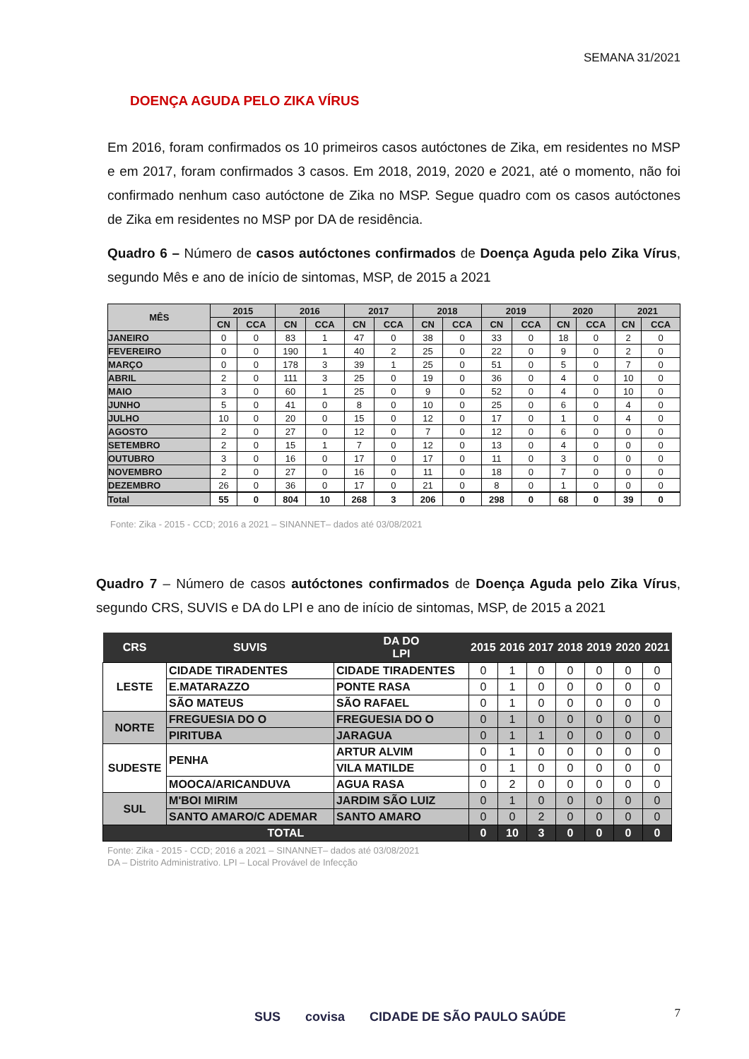SEMANA 31/2021
DOENÇA AGUDA PELO ZIKA VÍRUS
Em 2016, foram confirmados os 10 primeiros casos autóctones de Zika, em residentes no MSP e em 2017, foram confirmados 3 casos. Em 2018, 2019, 2020 e 2021, até o momento, não foi confirmado nenhum caso autóctone de Zika no MSP. Segue quadro com os casos autóctones de Zika em residentes no MSP por DA de residência.
Quadro 6 – Número de casos autóctones confirmados de Doença Aguda pelo Zika Vírus, segundo Mês e ano de início de sintomas, MSP, de 2015 a 2021
| MÊS | 2015 | | 2016 | | 2017 | | 2018 | | 2019 | | 2020 | | 2021 | |
| --- | --- | --- | --- | --- | --- | --- | --- | --- | --- | --- | --- | --- | --- | --- |
| | CN | CCA | CN | CCA | CN | CCA | CN | CCA | CN | CCA | CN | CCA | CN | CCA |
| JANEIRO | 0 | 0 | 83 | 1 | 47 | 0 | 38 | 0 | 33 | 0 | 18 | 0 | 2 | 0 |
| FEVEREIRO | 0 | 0 | 190 | 1 | 40 | 2 | 25 | 0 | 22 | 0 | 9 | 0 | 2 | 0 |
| MARÇO | 0 | 0 | 178 | 3 | 39 | 1 | 25 | 0 | 51 | 0 | 5 | 0 | 7 | 0 |
| ABRIL | 2 | 0 | 111 | 3 | 25 | 0 | 19 | 0 | 36 | 0 | 4 | 0 | 10 | 0 |
| MAIO | 3 | 0 | 60 | 1 | 25 | 0 | 9 | 0 | 52 | 0 | 4 | 0 | 10 | 0 |
| JUNHO | 5 | 0 | 41 | 0 | 8 | 0 | 10 | 0 | 25 | 0 | 6 | 0 | 4 | 0 |
| JULHO | 10 | 0 | 20 | 0 | 15 | 0 | 12 | 0 | 17 | 0 | 1 | 0 | 4 | 0 |
| AGOSTO | 2 | 0 | 27 | 0 | 12 | 0 | 7 | 0 | 12 | 0 | 6 | 0 | 0 | 0 |
| SETEMBRO | 2 | 0 | 15 | 1 | 7 | 0 | 12 | 0 | 13 | 0 | 4 | 0 | 0 | 0 |
| OUTUBRO | 3 | 0 | 16 | 0 | 17 | 0 | 17 | 0 | 11 | 0 | 3 | 0 | 0 | 0 |
| NOVEMBRO | 2 | 0 | 27 | 0 | 16 | 0 | 11 | 0 | 18 | 0 | 7 | 0 | 0 | 0 |
| DEZEMBRO | 26 | 0 | 36 | 0 | 17 | 0 | 21 | 0 | 8 | 0 | 1 | 0 | 0 | 0 |
| Total | 55 | 0 | 804 | 10 | 268 | 3 | 206 | 0 | 298 | 0 | 68 | 0 | 39 | 0 |
Fonte: Zika - 2015 - CCD; 2016 a 2021 – SINANNET– dados até 03/08/2021
Quadro 7 – Número de casos autóctones confirmados de Doença Aguda pelo Zika Vírus, segundo CRS, SUVIS e DA do LPI e ano de início de sintomas, MSP, de 2015 a 2021
| CRS | SUVIS | DA DO LPI | 2015 | 2016 | 2017 | 2018 | 2019 | 2020 | 2021 |
| --- | --- | --- | --- | --- | --- | --- | --- | --- | --- |
| LESTE | CIDADE TIRADENTES | CIDADE TIRADENTES | 0 | 1 | 0 | 0 | 0 | 0 | 0 |
| | E.MATARAZZO | PONTE RASA | 0 | 1 | 0 | 0 | 0 | 0 | 0 |
| | SÃO MATEUS | SÃO RAFAEL | 0 | 1 | 0 | 0 | 0 | 0 | 0 |
| NORTE | FREGUESIA DO O | FREGUESIA DO O | 0 | 1 | 0 | 0 | 0 | 0 | 0 |
| | PIRITUBA | JARAGUA | 0 | 1 | 1 | 0 | 0 | 0 | 0 |
| SUDESTE | PENHA | ARTUR ALVIM | 0 | 1 | 0 | 0 | 0 | 0 | 0 |
| | | VILA MATILDE | 0 | 1 | 0 | 0 | 0 | 0 | 0 |
| | MOOCA/ARICANDUVA | AGUA RASA | 0 | 2 | 0 | 0 | 0 | 0 | 0 |
| SUL | M'BOI MIRIM | JARDIM SÃO LUIZ | 0 | 1 | 0 | 0 | 0 | 0 | 0 |
| | SANTO AMARO/C ADEMAR | SANTO AMARO | 0 | 0 | 2 | 0 | 0 | 0 | 0 |
| TOTAL | | | 0 | 10 | 3 | 0 | 0 | 0 | 0 |
Fonte: Zika - 2015 - CCD; 2016 a 2021 – SINANNET– dados até 03/08/2021
DA – Distrito Administrativo. LPI – Local Provável de Infecção
7
SUS covisa CIDADE DE SÃO PAULO SAÚDE